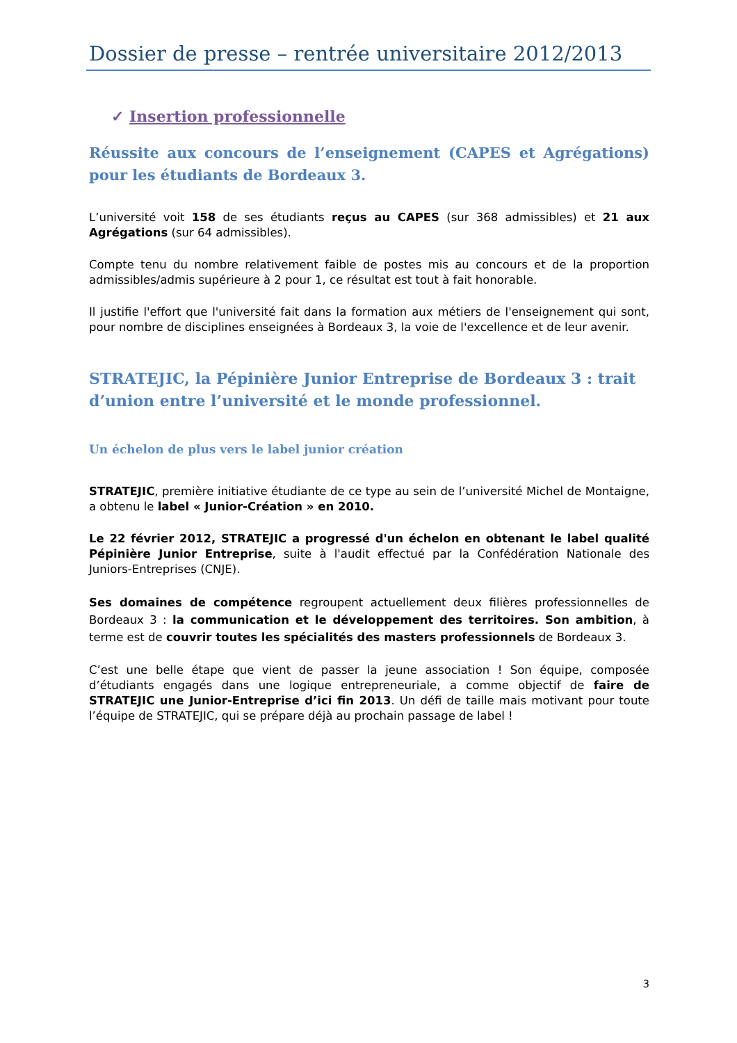Dossier de presse – rentrée universitaire 2012/2013
✓ Insertion professionnelle
Réussite aux concours de l’enseignement (CAPES et Agrégations) pour les étudiants de Bordeaux 3.
L’université voit 158 de ses étudiants reçus au CAPES (sur 368 admissibles) et 21 aux Agrégations (sur 64 admissibles).
Compte tenu du nombre relativement faible de postes mis au concours et de la proportion admissibles/admis supérieure à 2 pour 1, ce résultat est tout à fait honorable.
Il justifie l'effort que l'université fait dans la formation aux métiers de l'enseignement qui sont, pour nombre de disciplines enseignées à Bordeaux 3, la voie de l'excellence et de leur avenir.
STRATEJIC, la Pépinière Junior Entreprise de Bordeaux 3 : trait d’union entre l’université et le monde professionnel.
Un échelon de plus vers le label junior création
STRATEJIC, première initiative étudiante de ce type au sein de l’université Michel de Montaigne, a obtenu le label « Junior-Création » en 2010.
Le 22 février 2012, STRATEJIC a progressé d'un échelon en obtenant le label qualité Pépinière Junior Entreprise, suite à l'audit effectué par la Confédération Nationale des Juniors-Entreprises (CNJE).
Ses domaines de compétence regroupent actuellement deux filières professionnelles de Bordeaux 3 : la communication et le développement des territoires. Son ambition, à terme est de couvrir toutes les spécialités des masters professionnels de Bordeaux 3.
C’est une belle étape que vient de passer la jeune association ! Son équipe, composée d’étudiants engagés dans une logique entrepreneuriale, a comme objectif de faire de STRATEJIC une Junior-Entreprise d’ici fin 2013. Un défi de taille mais motivant pour toute l’équipe de STRATEJIC, qui se prépare déjà au prochain passage de label !
3